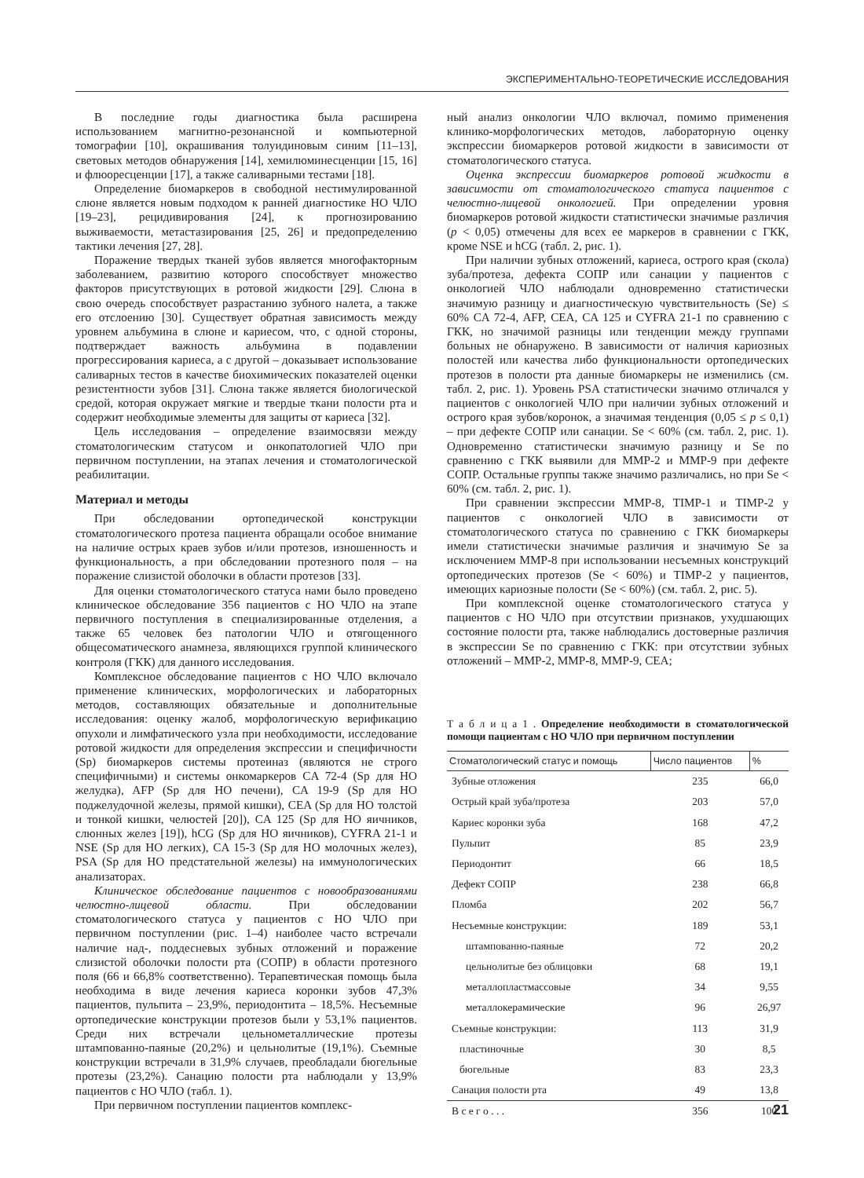ЭКСПЕРИМЕНТАЛЬНО-ТЕОРЕТИЧЕСКИЕ ИССЛЕДОВАНИЯ
В последние годы диагностика была расширена использованием магнитно-резонансной и компьютерной томографии [10], окрашивания толуидиновым синим [11–13], световых методов обнаружения [14], хемилюминесценции [15, 16] и флюоресценции [17], а также саливарными тестами [18].
Определение биомаркеров в свободной нестимулированной слюне является новым подходом к ранней диагностике НО ЧЛО [19–23], рецидивирования [24], к прогнозированию выживаемости, метастазирования [25, 26] и предопределению тактики лечения [27, 28].
Поражение твердых тканей зубов является многофакторным заболеванием, развитию которого способствует множество факторов присутствующих в ротовой жидкости [29]. Слюна в свою очередь способствует разрастанию зубного налета, а также его отслоению [30]. Существует обратная зависимость между уровнем альбумина в слюне и кариесом, что, с одной стороны, подтверждает важность альбумина в подавлении прогрессирования кариеса, а с другой – доказывает использование саливарных тестов в качестве биохимических показателей оценки резистентности зубов [31]. Слюна также является биологической средой, которая окружает мягкие и твердые ткани полости рта и содержит необходимые элементы для защиты от кариеса [32].
Цель исследования – определение взаимосвязи между стоматологическим статусом и онкопатологией ЧЛО при первичном поступлении, на этапах лечения и стоматологической реабилитации.
Материал и методы
При обследовании ортопедической конструкции стоматологического протеза пациента обращали особое внимание на наличие острых краев зубов и/или протезов, изношенность и функциональность, а при обследовании протезного поля – на поражение слизистой оболочки в области протезов [33].
Для оценки стоматологического статуса нами было проведено клиническое обследование 356 пациентов с НО ЧЛО на этапе первичного поступления в специализированные отделения, а также 65 человек без патологии ЧЛО и отягощенного общесоматического анамнеза, являющихся группой клинического контроля (ГКК) для данного исследования.
Комплексное обследование пациентов с НО ЧЛО включало применение клинических, морфологических и лабораторных методов, составляющих обязательные и дополнительные исследования: оценку жалоб, морфологическую верификацию опухоли и лимфатического узла при необходимости, исследование ротовой жидкости для определения экспрессии и специфичности (Sp) биомаркеров системы протеиназ (являются не строго специфичными) и системы онкомаркеров CA 72-4 (Sp для НО желудка), AFP (Sp для НО печени), CA 19-9 (Sp для НО поджелудочной железы, прямой кишки), CEA (Sp для НО толстой и тонкой кишки, челюстей [20]), CA 125 (Sp для НО яичников, слюнных желез [19]), hCG (Sp для НО яичников), CYFRA 21-1 и NSE (Sp для НО легких), CA 15-3 (Sp для НО молочных желез), PSA (Sp для НО предстательной железы) на иммунологических анализаторах.
Клиническое обследование пациентов с новообразованиями челюстно-лицевой области. При обследовании стоматологического статуса у пациентов с НО ЧЛО при первичном поступлении (рис. 1–4) наиболее часто встречали наличие над-, поддесневых зубных отложений и поражение слизистой оболочки полости рта (СОПР) в области протезного поля (66 и 66,8% соответственно). Терапевтическая помощь была необходима в виде лечения кариеса коронки зубов 47,3% пациентов, пульпита – 23,9%, периодонтита – 18,5%. Несъемные ортопедические конструкции протезов были у 53,1% пациентов. Среди них встречали цельнометаллические протезы штампованно-паяные (20,2%) и цельнолитые (19,1%). Съемные конструкции встречали в 31,9% случаев, преобладали бюгельные протезы (23,2%). Санацию полости рта наблюдали у 13,9% пациентов с НО ЧЛО (табл. 1).
При первичном поступлении пациентов комплекс-
ный анализ онкологии ЧЛО включал, помимо применения клинико-морфологических методов, лабораторную оценку экспрессии биомаркеров ротовой жидкости в зависимости от стоматологического статуса.
Оценка экспрессии биомаркеров ротовой жидкости в зависимости от стоматологического статуса пациентов с челюстно-лицевой онкологией. При определении уровня биомаркеров ротовой жидкости статистически значимые различия (p < 0,05) отмечены для всех ее маркеров в сравнении с ГКК, кроме NSE и hCG (табл. 2, рис. 1).
При наличии зубных отложений, кариеса, острого края (скола) зуба/протеза, дефекта СОПР или санации у пациентов с онкологией ЧЛО наблюдали одновременно статистически значимую разницу и диагностическую чувствительность (Se) ≤ 60% CA 72-4, AFP, CEA, CA 125 и CYFRA 21-1 по сравнению с ГКК, но значимой разницы или тенденции между группами больных не обнаружено. В зависимости от наличия кариозных полостей или качества либо функциональности ортопедических протезов в полости рта данные биомаркеры не изменились (см. табл. 2, рис. 1). Уровень PSA статистически значимо отличался у пациентов с онкологией ЧЛО при наличии зубных отложений и острого края зубов/коронок, а значимая тенденция (0,05 ≤ p ≤ 0,1) – при дефекте СОПР или санации. Se < 60% (см. табл. 2, рис. 1). Одновременно статистически значимую разницу и Se по сравнению с ГКК выявили для MMP-2 и MMP-9 при дефекте СОПР. Остальные группы также значимо различались, но при Se < 60% (см. табл. 2, рис. 1).
При сравнении экспрессии MMP-8, TIMP-1 и TIMP-2 у пациентов с онкологией ЧЛО в зависимости от стоматологического статуса по сравнению с ГКК биомаркеры имели статистически значимые различия и значимую Se за исключением MMP-8 при использовании несъемных конструкций ортопедических протезов (Se < 60%) и TIMP-2 у пациентов, имеющих кариозные полости (Se < 60%) (см. табл. 2, рис. 5).
При комплексной оценке стоматологического статуса у пациентов с НО ЧЛО при отсутствии признаков, ухудшающих состояние полости рта, также наблюдались достоверные различия в экспрессии Se по сравнению с ГКК: при отсутствии зубных отложений – MMP-2, MMP-8, MMP-9, CEA;
Т а б л и ц а 1 . Определение необходимости в стоматологической помощи пациентам с НО ЧЛО при первичном поступлении
| Стоматологический статус и помощь | Число пациентов | % |
| --- | --- | --- |
| Зубные отложения | 235 | 66,0 |
| Острый край зуба/протеза | 203 | 57,0 |
| Кариес коронки зуба | 168 | 47,2 |
| Пульпит | 85 | 23,9 |
| Периодонтит | 66 | 18,5 |
| Дефект СОПР | 238 | 66,8 |
| Пломба | 202 | 56,7 |
| Несъемные конструкции: | 189 | 53,1 |
| штампованно-паяные | 72 | 20,2 |
| цельнолитые без облицовки | 68 | 19,1 |
| металлопластмассовые | 34 | 9,55 |
| металлокерамические | 96 | 26,97 |
| Съемные конструкции: | 113 | 31,9 |
| пластиночные | 30 | 8,5 |
| бюгельные | 83 | 23,3 |
| Санация полости рта | 49 | 13,8 |
| В с е г о . . . | 356 | 100 |
21